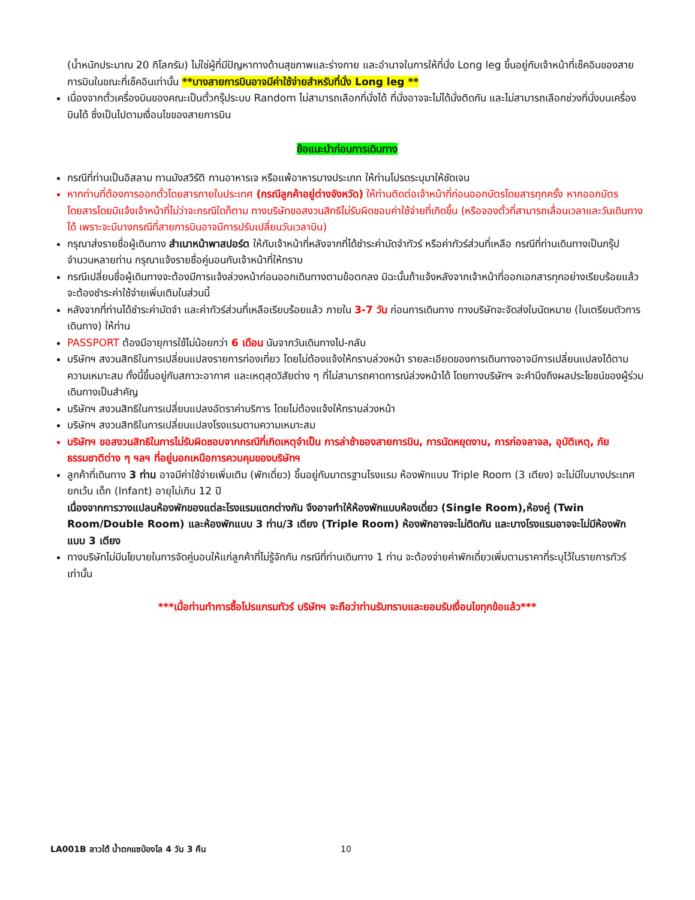(น้ำหนักประมาณ 20 กิโลกรัม) ไม่ใช่ผู้ที่มีปัญหาทางด้านสุขภาพและร่างกาย และอำนาจในการให้ที่นั่ง Long leg ขึ้นอยู่กับเจ้าหน้าที่เช็คอินของสายการบินในขณะที่เช็คอินเท่านั้น **บางสายการบินอาจมีค่าใช้จ่ายสำหรับที่นั่ง Long leg **
เนื่องจากตั๋วเครื่องบินของคณะเป็นตั๋วกรุ๊ประบบ Random ไม่สามารถเลือกที่นั่งได้ ที่นั่งอาจจะไม่ได้นั่งติดกัน และไม่สามารถเลือกช่วงที่นั่งบนเครื่องบินได้ ซึ่งเป็นไปตามเงื่อนไขของสายการบิน
ข้อแนะนำก่อนการเดินทาง
กรณีที่ท่านเป็นอิสลาม ทานมังสวิรัติ ทานอาหารเจ หรือแพ้อาหารบางประเภท ให้ท่านโปรดระบุมาให้ชัดเจน
หากท่านที่ต้องการออกตั๋วโดยสารภายในประเทศ (กรณีลูกค้าอยู่ต่างจังหวัด) ให้ท่านติดต่อเจ้าหน้าที่ก่อนออกบัตรโดยสารทุกครั้ง หากออกบัตรโดยสารโดยมิแจ้งเจ้าหน้าที่ไม่ว่าจะกรณีใดก็ตาม ทางบริษัทขอสงวนสิทธิไม่รับผิดชอบค่าใช้จ่ายที่เกิดขึ้น (หรือจองตั๋วที่สามารถเลื่อนเวลาและวันเดินทางได้ เพราะจะมีบางกรณีที่สายการบินอาจมีการปรับเปลี่ยนวันเวลาบิน)
กรุณาส่งรายชื่อผู้เดินทาง สำเนาหน้าพาสปอร์ต ให้กับเจ้าหน้าที่หลังจากที่ได้ชำระค่ามัดจำทัวร์ หรือค่าทัวร์ส่วนที่เหลือ กรณีที่ท่านเดินทางเป็นกรุ๊ปจำนวนหลายท่าน กรุณาแจ้งรายชื่อคู่นอนกับเจ้าหน้าที่ให้ทราบ
กรณีเปลี่ยนชื่อผู้เดินทางจะต้องมีการแจ้งล่วงหน้าก่อนออกเดินทางตามข้อตกลง มิฉะนั้นถ้าแจ้งหลังจากเจ้าหน้าที่ออกเอกสารทุกอย่างเรียบร้อยแล้ว จะต้องชำระค่าใช้จ่ายเพิ่มเติมในส่วนนี้
หลังจากที่ท่านได้ชำระค่ามัดจำ และค่าทัวร์ส่วนที่เหลือเรียบร้อยแล้ว ภายใน 3-7 วัน ก่อนการเดินทาง ทางบริษัทจะจัดส่งใบนัดหมาย (ใบเตรียมตัวการเดินทาง) ให้ท่าน
PASSPORT ต้องมีอายุการใช้ไม่น้อยกว่า 6 เดือน นับจากวันเดินทางไป-กลับ
บริษัทฯ สงวนสิทธิในการเปลี่ยนแปลงรายการท่องเที่ยว โดยไม่ต้องแจ้งให้ทราบล่วงหน้า รายละเอียดของการเดินทางอาจมีการเปลี่ยนแปลงได้ตามความเหมาะสม ทั้งนี้ขึ้นอยู่กับสภาวะอากาศ และเหตุสุดวิสัยต่าง ๆ ที่ไม่สามารถคาดการณ์ล่วงหน้าได้ โดยทางบริษัทฯ จะคำนึงถึงผลประโยชน์ของผู้ร่วมเดินทางเป็นสำคัญ
บริษัทฯ สงวนสิทธิในการเปลี่ยนแปลงอัตราค่าบริการ โดยไม่ต้องแจ้งให้ทราบล่วงหน้า
บริษัทฯ สงวนสิทธิในการเปลี่ยนแปลงโรงแรมตามความเหมาะสม
บริษัทฯ ขอสงวนสิทธิในการไม่รับผิดชอบจากกรณีที่เกิดเหตุจำเป็น การล่าช้าของสายการบิน, การนัดหยุดงาน, การก่อจลาจล, อุบัติเหตุ, ภัยธรรมชาติต่าง ๆ ฯลฯ ที่อยู่นอกเหนือการควบคุมของบริษัทฯ
ลูกค้าที่เดินทาง 3 ท่าน อาจมีค่าใช้จ่ายเพิ่มเติม (พักเดี่ยว) ขึ้นอยู่กับมาตรฐานโรงแรม ห้องพักแบบ Triple Room (3 เตียง) จะไม่มีในบางประเทศ ยกเว้น เด็ก (Infant) อายุไม่เกิน 12 ปี
เนื่องจากการวางแปลนห้องพักของแต่ละโรงแรมแตกต่างกัน จึงอาจทำให้ห้องพักแบบห้องเดี่ยว (Single Room),ห้องคู่ (Twin Room/Double Room) และห้องพักแบบ 3 ท่าน/3 เตียง (Triple Room) ห้องพักอาจจะไม่ติดกัน และบางโรงแรมอาจจะไม่มีห้องพักแบบ 3 เตียง
ทางบริษัทไม่มีนโยบายในการจัดคู่นอนให้แก่ลูกค้าที่ไม่รู้จักกัน กรณีที่ท่านเดินทาง 1 ท่าน จะต้องจ่ายค่าพักเดี่ยวเพิ่มตามราคาที่ระบุไว้ในรายการทัวร์เท่านั้น
***เมื่อท่านทำการซื้อโปรแกรมทัวร์ บริษัทฯ จะถือว่าท่านรับทราบและยอมรับเงื่อนไขทุกข้อแล้ว***
LA001B ลาวใต้ น้ำตกแซป่องไล 4 วัน 3 คืน
10